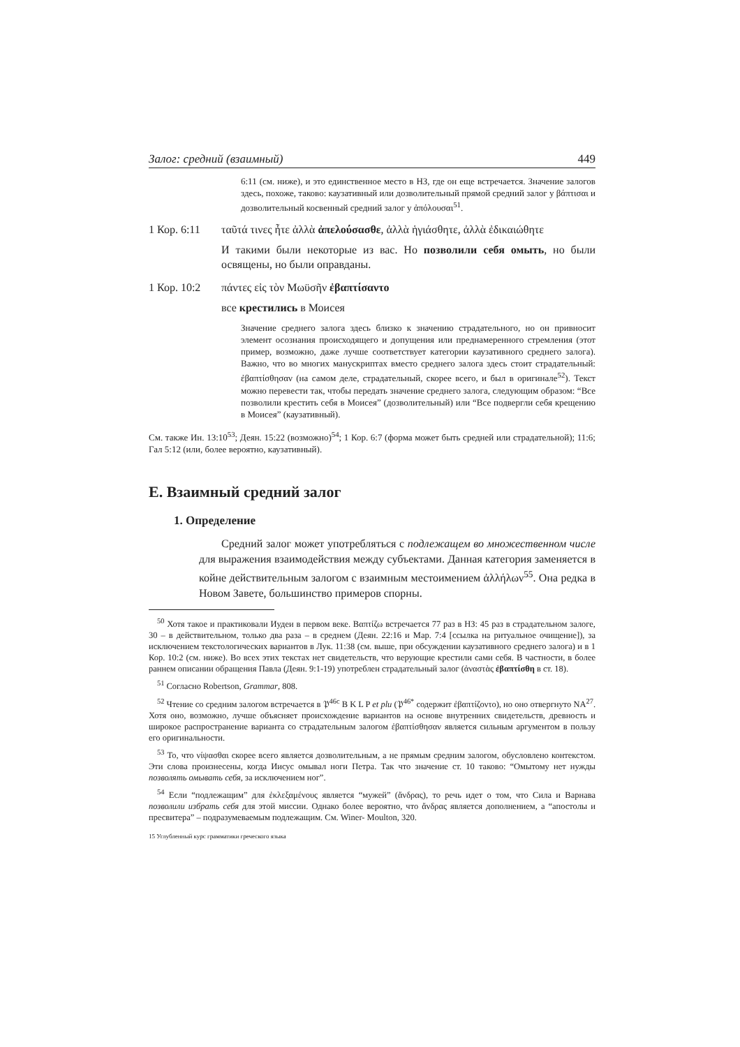Залог: средний (взаимный) 449
6:11 (см. ниже), и это единственное место в НЗ, где он еще встречается. Значение залогов здесь, похоже, таково: каузативный или дозволительный прямой средний залог у βάπτισαι и дозволительный косвенный средний залог у ἀπόλουσαι<sup>51</sup>.
1 Кор. 6:11 ταῦτά τινες ἦτε ἀλλὰ ἀπελούσασθε, ἀλλὰ ἡγιάσθητε, ἀλλὰ ἐδικαιώθητε
И такими были некоторые из вас. Но позволили себя омыть, но были освящены, но были оправданы.
1 Кор. 10:2 πάντες εἰς τὸν Μωϋσῆν ἐβαπτίσαντο
все крестились в Моисея
Значение среднего залога здесь близко к значению страдательного, но он привносит элемент осознания происходящего и допущения или преднамеренного стремления (этот пример, возможно, даже лучше соответствует категории каузативного среднего залога). Важно, что во многих манускриптах вместо среднего залога здесь стоит страдательный: ἐβαπτίσθησαν (на самом деле, страдательный, скорее всего, и был в оригинале<sup>52</sup>). Текст можно перевести так, чтобы передать значение среднего залога, следующим образом: “Все позволили крестить себя в Моисея” (дозволительный) или “Все подвергли себя крещению в Моисея” (каузативный).
См. также Ин. 13:10<sup>53</sup>; Деян. 15:22 (возможно)<sup>54</sup>; 1 Кор. 6:7 (форма может быть средней или страдательной); 11:6; Гал 5:12 (или, более вероятно, каузативный).
E. Взаимный средний залог
1. Определение
Средний залог может употребляться с подлежащем во множественном числе для выражения взаимодействия между субъектами. Данная категория заменяется в койне действительным залогом с взаимным местоимением ἀλλήλων<sup>55</sup>. Она редка в Новом Завете, большинство примеров спорны.
<sup>50</sup> Хотя такое и практиковали Иудеи в первом веке. Βαπτίζω встречается 77 раз в НЗ: 45 раз в страдательном залоге, 30 – в действительном, только два раза – в среднем (Деян. 22:16 и Мар. 7:4 [ссылка на ритуальное очищение]), за исключением текстологических вариантов в Лук. 11:38 (см. выше, при обсуждении каузативного среднего залога) и в 1 Кор. 10:2 (см. ниже). Во всех этих текстах нет свидетельств, что верующие крестили сами себя. В частности, в более раннем описании обращения Павла (Деян. 9:1-19) употреблен страдательный залог (ἀναστὰς ἐβαπτίσθη в ст. 18).
<sup>51</sup> Согласно Robertson, Grammar, 808.
<sup>52</sup> Чтение со средним залогом встречается в 𝔓<sup>46c</sup> B K L P et plu (𝔓<sup>46*</sup> содержит ἐβαπτίζοντο), но оно отвергнуто NA<sup>27</sup>. Хотя оно, возможно, лучше объясняет происхождение вариантов на основе внутренних свидетельств, древность и широкое распространение варианта со страдательным залогом ἐβαπτίσθησαν является сильным аргументом в пользу его оригинальности.
<sup>53</sup> То, что νίψασθαι скорее всего является дозволительным, а не прямым средним залогом, обусловлено контекстом. Эти слова произнесены, когда Иисус омывал ноги Петра. Так что значение ст. 10 таково: “Омытому нет нужды позволять омывать себя, за исключением ног”.
<sup>54</sup> Если “подлежащим” для ἐκλεξαμένους является “мужей” (ἄνδρας), то речь идет о том, что Сила и Варнава позволили избрать себя для этой миссии. Однако более вероятно, что ἄνδρας является дополнением, а “апостолы и пресвитера” – подразумеваемым подлежащим. См. Winer- Moulton, 320.
15 Углубленный курс грамматики греческого языка